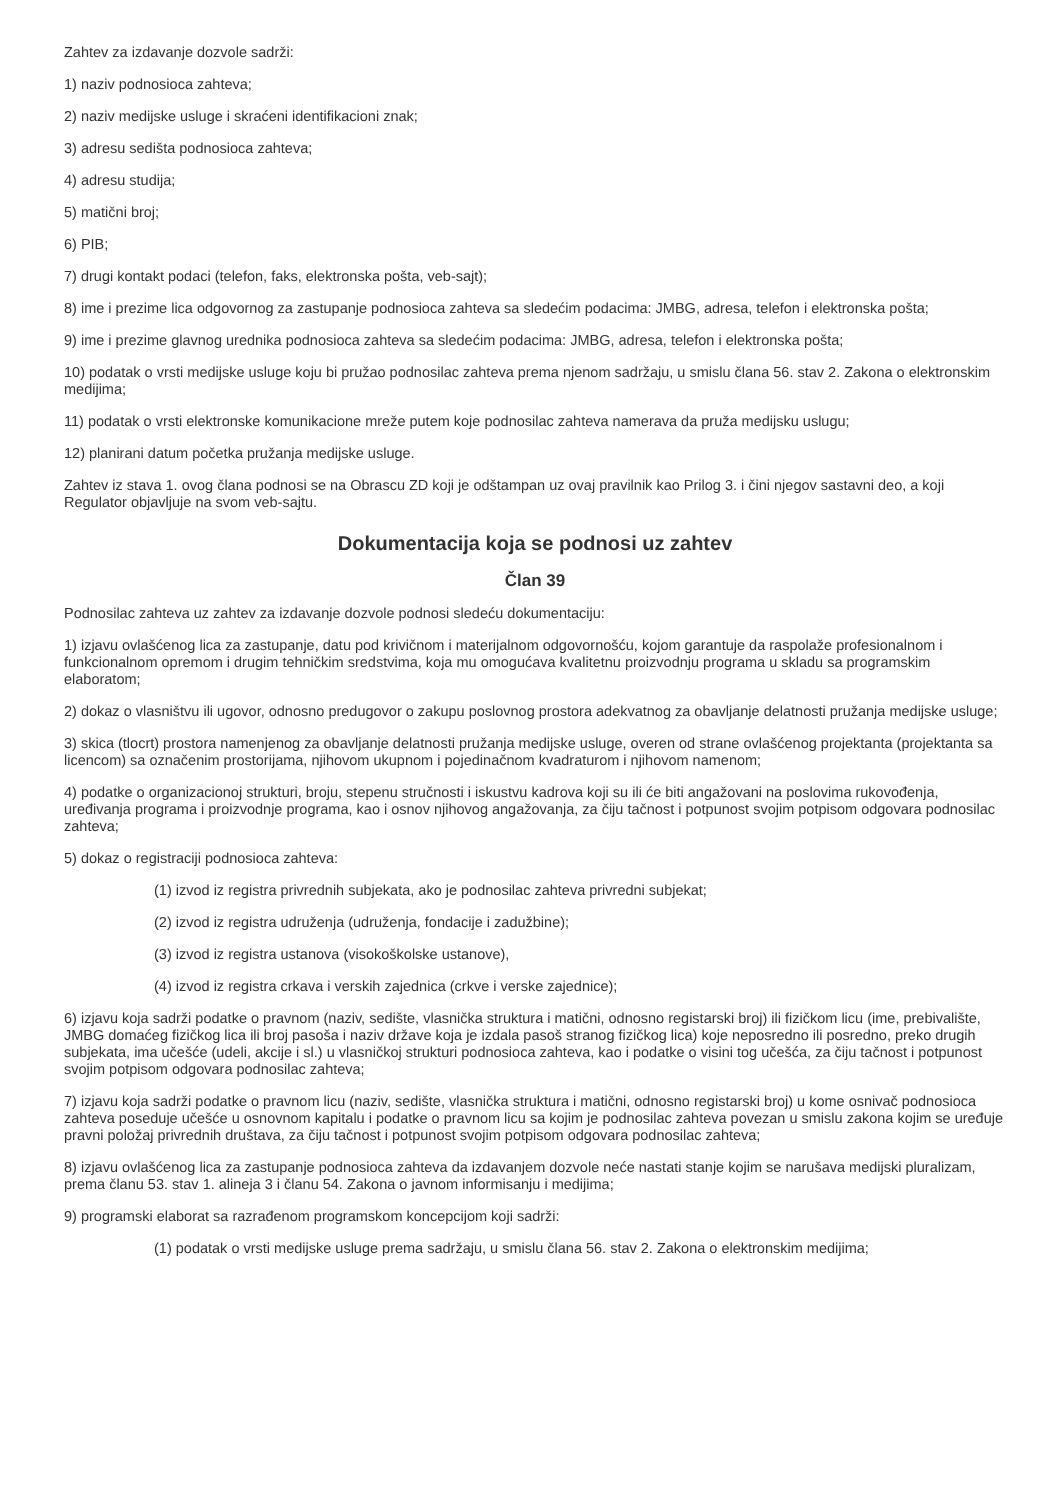Zahtev za izdavanje dozvole sadrži:
1) naziv podnosioca zahteva;
2) naziv medijske usluge i skraćeni identifikacioni znak;
3) adresu sedišta podnosioca zahteva;
4) adresu studija;
5) matični broj;
6) PIB;
7) drugi kontakt podaci (telefon, faks, elektronska pošta, veb-sajt);
8) ime i prezime lica odgovornog za zastupanje podnosioca zahteva sa sledećim podacima: JMBG, adresa, telefon i elektronska pošta;
9) ime i prezime glavnog urednika podnosioca zahteva sa sledećim podacima: JMBG, adresa, telefon i elektronska pošta;
10) podatak o vrsti medijske usluge koju bi pružao podnosilac zahteva prema njenom sadržaju, u smislu člana 56. stav 2. Zakona o elektronskim medijima;
11) podatak o vrsti elektronske komunikacione mreže putem koje podnosilac zahteva namerava da pruža medijsku uslugu;
12) planirani datum početka pružanja medijske usluge.
Zahtev iz stava 1. ovog člana podnosi se na Obrascu ZD koji je odštampan uz ovaj pravilnik kao Prilog 3. i čini njegov sastavni deo, a koji Regulator objavljuje na svom veb-sajtu.
Dokumentacija koja se podnosi uz zahtev
Član 39
Podnosilac zahteva uz zahtev za izdavanje dozvole podnosi sledeću dokumentaciju:
1) izjavu ovlašćenog lica za zastupanje, datu pod krivičnom i materijalnom odgovornošću, kojom garantuje da raspolaže profesionalnom i funkcionalnom opremom i drugim tehničkim sredstvima, koja mu omogućava kvalitetnu proizvodnju programa u skladu sa programskim elaboratom;
2) dokaz o vlasništvu ili ugovor, odnosno predugovor o zakupu poslovnog prostora adekvatnog za obavljanje delatnosti pružanja medijske usluge;
3) skica (tlocrt) prostora namenjenog za obavljanje delatnosti pružanja medijske usluge, overen od strane ovlašćenog projektanta (projektanta sa licencom) sa označenim prostorijama, njihovom ukupnom i pojedinačnom kvadraturom i njihovom namenom;
4) podatke o organizacionoj strukturi, broju, stepenu stručnosti i iskustvu kadrova koji su ili će biti angažovani na poslovima rukovođenja, uređivanja programa i proizvodnje programa, kao i osnov njihovog angažovanja, za čiju tačnost i potpunost svojim potpisom odgovara podnosilac zahteva;
5) dokaz o registraciji podnosioca zahteva:
(1) izvod iz registra privrednih subjekata, ako je podnosilac zahteva privredni subjekat;
(2) izvod iz registra udruženja (udruženja, fondacije i zadužbine);
(3) izvod iz registra ustanova (visokoškolske ustanove),
(4) izvod iz registra crkava i verskih zajednica (crkve i verske zajednice);
6) izjavu koja sadrži podatke o pravnom (naziv, sedište, vlasnička struktura i matični, odnosno registarski broj) ili fizičkom licu (ime, prebivalište, JMBG domaćeg fizičkog lica ili broj pasoša i naziv države koja je izdala pasoš stranog fizičkog lica) koje neposredno ili posredno, preko drugih subjekata, ima učešće (udeli, akcije i sl.) u vlasničkoj strukturi podnosioca zahteva, kao i podatke o visini tog učešća, za čiju tačnost i potpunost svojim potpisom odgovara podnosilac zahteva;
7) izjavu koja sadrži podatke o pravnom licu (naziv, sedište, vlasnička struktura i matični, odnosno registarski broj) u kome osnivač podnosioca zahteva poseduje učešće u osnovnom kapitalu i podatke o pravnom licu sa kojim je podnosilac zahteva povezan u smislu zakona kojim se uređuje pravni položaj privrednih društava, za čiju tačnost i potpunost svojim potpisom odgovara podnosilac zahteva;
8) izjavu ovlašćenog lica za zastupanje podnosioca zahteva da izdavanjem dozvole neće nastati stanje kojim se narušava medijski pluralizam, prema članu 53. stav 1. alineja 3 i članu 54. Zakona o javnom informisanju i medijima;
9) programski elaborat sa razrađenom programskom koncepcijom koji sadrži:
(1) podatak o vrsti medijske usluge prema sadržaju, u smislu člana 56. stav 2. Zakona o elektronskim medijima;